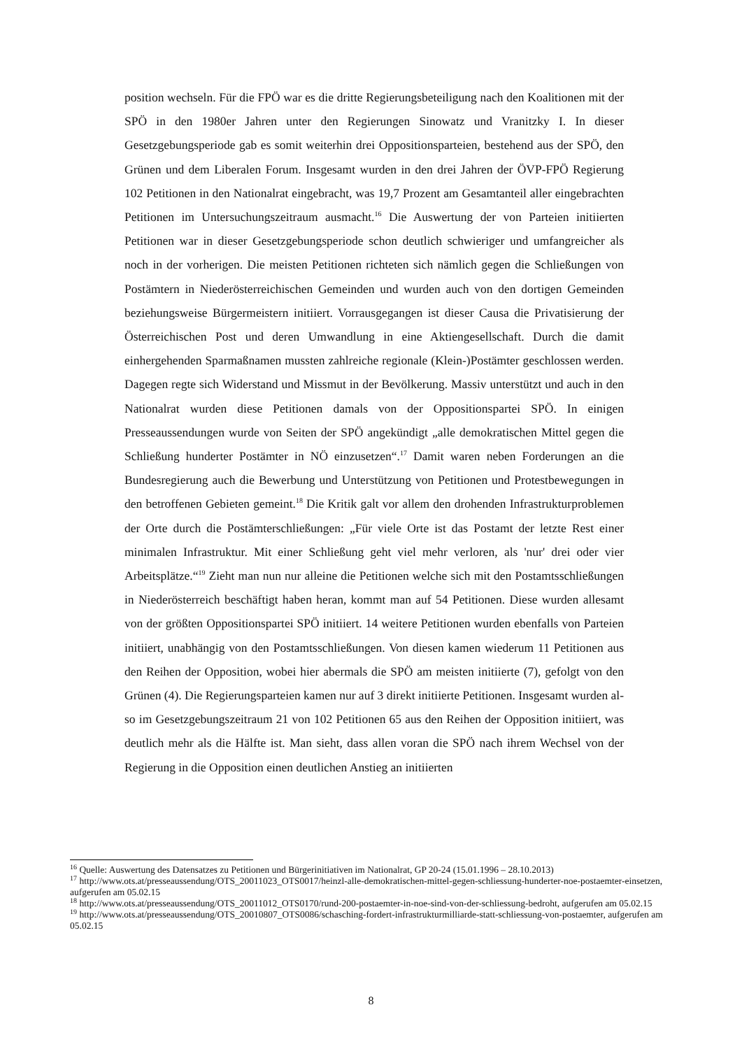position wechseln. Für die FPÖ war es die dritte Regierungsbeteiligung nach den Koaliti­onen mit der SPÖ in den 1980er Jahren unter den Regierungen Sinowatz und Vranitzky I. In dieser Gesetzgebungsperiode gab es somit weiterhin drei Oppositionsparteien, beste­hend aus der SPÖ, den Grünen und dem Liberalen Forum. Insgesamt wurden in den drei Jahren der ÖVP-FPÖ Regierung 102 Petitionen in den Nationalrat eingebracht, was 19,7 Prozent am Gesamtanteil aller eingebrachten Petitionen im Untersuchungszeitraum aus­macht.<sup>16</sup> Die Auswertung der von Parteien initiierten Petitionen war in dieser Gesetzge­bungsperiode schon deutlich schwieriger und umfangreicher als noch in der vorherigen. Die meisten Petitionen richteten sich nämlich gegen die Schließungen von Postämtern in Niederösterreichischen Gemeinden und wurden auch von den dortigen Gemeinden bezie­hungsweise Bürgermeistern initiiert. Vorrausgegangen ist dieser Causa die Privatisierung der Österreichischen Post und deren Umwandlung in eine Aktiengesellschaft. Durch die damit einhergehenden Sparmaßnamen mussten zahlreiche regionale (Klein-)Postämter geschlossen werden. Dagegen regte sich Widerstand und Missmut in der Bevölkerung. Massiv unterstützt und auch in den Nationalrat wurden diese Petitionen damals von der Oppositionspartei SPÖ. In einigen Presseaussendungen wurde von Seiten der SPÖ ange­kündigt „alle demokratischen Mittel gegen die Schließung hunderter Postämter in NÖ einzusetzen“.<sup>17</sup> Damit waren neben Forderungen an die Bundesregierung auch die Be­werbung und Unterstützung von Petitionen und Protestbewegungen in den betroffenen Gebieten gemeint.<sup>18</sup> Die Kritik galt vor allem den drohenden Infrastrukturproblemen der Orte durch die Postämterschließungen: „Für viele Orte ist das Postamt der letzte Rest ei­ner minimalen Infrastruktur. Mit einer Schließung geht viel mehr verloren, als 'nur' drei oder vier Arbeitsplätze.“<sup>19</sup> Zieht man nun nur alleine die Petitionen welche sich mit den Postamtsschließungen in Niederösterreich beschäftigt haben heran, kommt man auf 54 Petitionen. Diese wurden allesamt von der größten Oppositionspartei SPÖ initiiert. 14 weitere Petitionen wurden ebenfalls von Parteien initiiert, unabhängig von den Postamts­schließungen. Von diesen kamen wiederum 11 Petitionen aus den Reihen der Oppositi­on, wobei hier abermals die SPÖ am meisten initiierte (7), gefolgt von den Grünen (4). Die Regierungsparteien kamen nur auf 3 direkt initiierte Petitionen. Insgesamt wurden al­so im Gesetzgebungszeitraum 21 von 102 Petitionen 65 aus den Reihen der Opposition initiiert, was deutlich mehr als die Hälfte ist. Man sieht, dass allen voran die SPÖ nach ih­rem Wechsel von der Regierung in die Opposition einen deutlichen Anstieg an initiierten
<sup>16</sup> Quelle: Auswertung des Datensatzes zu Petitionen und Bürgerinitiativen im Nationalrat, GP 20-24 (15.01.1996 – 28.10.2013)
<sup>17</sup> http://www.ots.at/presseaussendung/OTS_20011023_OTS0017/heinzl-alle-demokratischen-mittel-gegen-schliessung-hunderter-noe-postaemter-einsetzen, aufgerufen am 05.02.15
<sup>18</sup> http://www.ots.at/presseaussendung/OTS_20011012_OTS0170/rund-200-postaemter-in-noe-sind-von-der-schliessung-bedroht, aufgerufen am 05.02.15
<sup>19</sup> http://www.ots.at/presseaussendung/OTS_20010807_OTS0086/schasching-fordert-infrastrukturmilliarde-statt-schliessung-von-postaemter, aufgerufen am 05.02.15
8